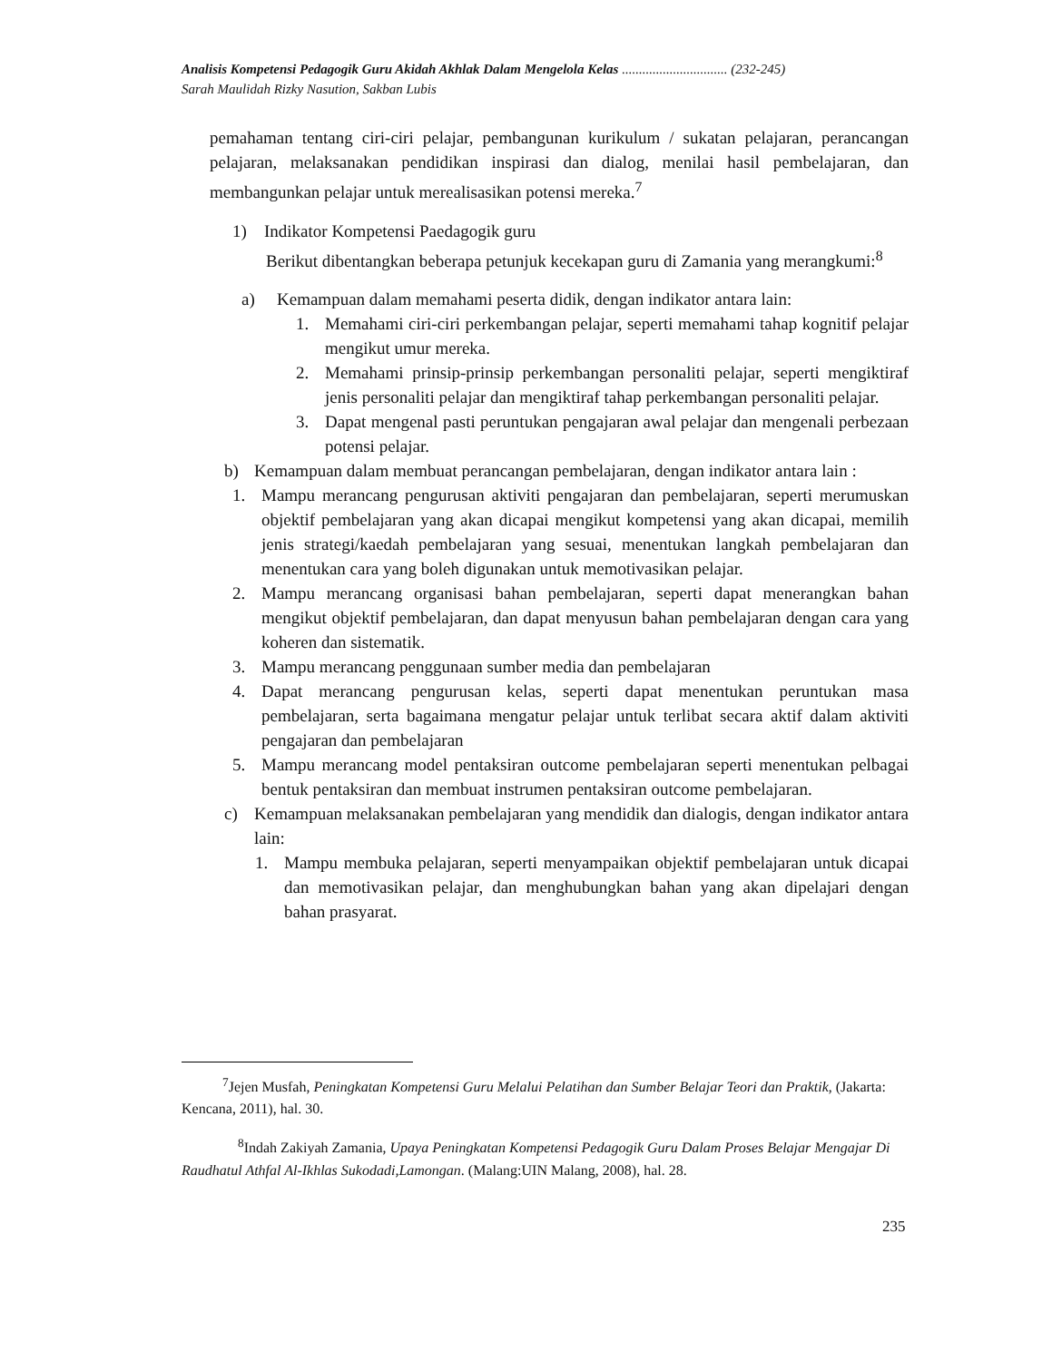Analisis Kompetensi Pedagogik Guru Akidah Akhlak Dalam Mengelola Kelas ............................... (232-245)
Sarah Maulidah Rizky Nasution, Sakban Lubis
pemahaman tentang ciri-ciri pelajar, pembangunan kurikulum / sukatan pelajaran, perancangan pelajaran, melaksanakan pendidikan inspirasi dan dialog, menilai hasil pembelajaran, dan membangunkan pelajar untuk merealisasikan potensi mereka.<sup>7</sup>
1) Indikator Kompetensi Paedagogik guru
Berikut dibentangkan beberapa petunjuk kecekapan guru di Zamania yang merangkumi:<sup>8</sup>
a) Kemampuan dalam memahami peserta didik, dengan indikator antara lain:
1. Memahami ciri-ciri perkembangan pelajar, seperti memahami tahap kognitif pelajar mengikut umur mereka.
2. Memahami prinsip-prinsip perkembangan personaliti pelajar, seperti mengiktiraf jenis personaliti pelajar dan mengiktiraf tahap perkembangan personaliti pelajar.
3. Dapat mengenal pasti peruntukan pengajaran awal pelajar dan mengenali perbezaan potensi pelajar.
b) Kemampuan dalam membuat perancangan pembelajaran, dengan indikator antara lain :
1. Mampu merancang pengurusan aktiviti pengajaran dan pembelajaran, seperti merumuskan objektif pembelajaran yang akan dicapai mengikut kompetensi yang akan dicapai, memilih jenis strategi/kaedah pembelajaran yang sesuai, menentukan langkah pembelajaran dan menentukan cara yang boleh digunakan untuk memotivasikan pelajar.
2. Mampu merancang organisasi bahan pembelajaran, seperti dapat menerangkan bahan mengikut objektif pembelajaran, dan dapat menyusun bahan pembelajaran dengan cara yang koheren dan sistematik.
3. Mampu merancang penggunaan sumber media dan pembelajaran
4. Dapat merancang pengurusan kelas, seperti dapat menentukan peruntukan masa pembelajaran, serta bagaimana mengatur pelajar untuk terlibat secara aktif dalam aktiviti pengajaran dan pembelajaran
5. Mampu merancang model pentaksiran outcome pembelajaran seperti menentukan pelbagai bentuk pentaksiran dan membuat instrumen pentaksiran outcome pembelajaran.
c) Kemampuan melaksanakan pembelajaran yang mendidik dan dialogis, dengan indikator antara lain:
1. Mampu membuka pelajaran, seperti menyampaikan objektif pembelajaran untuk dicapai dan memotivasikan pelajar, dan menghubungkan bahan yang akan dipelajari dengan bahan prasyarat.
<sup>7</sup> Jejen Musfah, Peningkatan Kompetensi Guru Melalui Pelatihan dan Sumber Belajar Teori dan Praktik, (Jakarta: Kencana, 2011), hal. 30.
<sup>8</sup> Indah Zakiyah Zamania, Upaya Peningkatan Kompetensi Pedagogik Guru Dalam Proses Belajar Mengajar Di Raudhatul Athfal Al-Ikhlas Sukodadi,Lamongan. (Malang:UIN Malang, 2008), hal. 28.
235